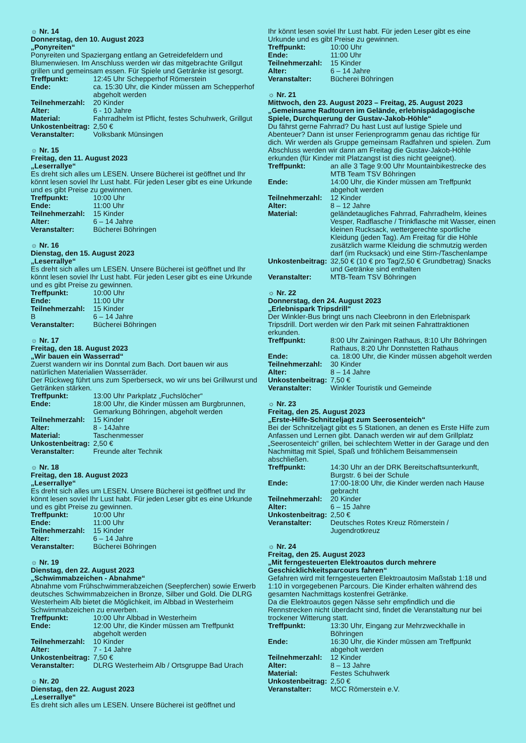☼ Nr. 14
Donnerstag, den 10. August 2023
„Ponyreiten“
Ponyreiten und Spaziergang entlang an Getreidefeldern und Blumenwiesen. Im Anschluss werden wir das mitgebrachte Grillgut grillen und gemeinsam essen. Für Spiele und Getränke ist gesorgt.
Treffpunkt: 12:45 Uhr Schepperhof Römerstein
Ende: ca. 15:30 Uhr, die Kinder müssen am Schepperhof abgeholt werden
Teilnehmerzahl: 20 Kinder
Alter: 6 - 10 Jahre
Material: Fahrradhelm ist Pflicht, festes Schuhwerk, Grillgut
Unkostenbeitrag: 2,50 €
Veranstalter: Volksbank Münsingen
☼ Nr. 15
Freitag, den 11. August 2023
„Leserrallye“
Es dreht sich alles um LESEN. Unsere Bücherei ist geöffnet und Ihr könnt lesen soviel Ihr Lust habt. Für jeden Leser gibt es eine Urkunde und es gibt Preise zu gewinnen.
Treffpunkt: 10:00 Uhr
Ende: 11:00 Uhr
Teilnehmerzahl: 15 Kinder
Alter: 6 – 14 Jahre
Veranstalter: Bücherei Böhringen
☼ Nr. 16
Dienstag, den 15. August 2023
„Leserrallye“
Es dreht sich alles um LESEN. Unsere Bücherei ist geöffnet und Ihr könnt lesen soviel Ihr Lust habt. Für jeden Leser gibt es eine Urkunde und es gibt Preise zu gewinnen.
Treffpunkt: 10:00 Uhr
Ende: 11:00 Uhr
Teilnehmerzahl: 15 Kinder
B 6 – 14 Jahre
Veranstalter: Bücherei Böhringen
☼ Nr. 17
Freitag, den 18. August 2023
„Wir bauen ein Wasserrad“
Zuerst wandern wir ins Donntal zum Bach. Dort bauen wir aus natürlichen Materialien Wasserräder.
Der Rückweg führt uns zum Sperberseck, wo wir uns bei Grillwurst und Getränken stärken.
Treffpunkt: 13:00 Uhr Parkplatz „Fuchslöcher“
Ende: 18:00 Uhr, die Kinder müssen am Burgbrunnen, Gemarkung Böhringen, abgeholt werden
Teilnehmerzahl: 15 Kinder
Alter: 8 - 14Jahre
Material: Taschenmesser
Unkostenbeitrag: 2,50 €
Veranstalter: Freunde alter Technik
☼ Nr. 18
Freitag, den 18. August 2023
„Leserrallye“
Es dreht sich alles um LESEN. Unsere Bücherei ist geöffnet und Ihr könnt lesen soviel Ihr Lust habt. Für jeden Leser gibt es eine Urkunde und es gibt Preise zu gewinnen.
Treffpunkt: 10:00 Uhr
Ende: 11:00 Uhr
Teilnehmerzahl: 15 Kinder
Alter: 6 – 14 Jahre
Veranstalter: Bücherei Böhringen
☼ Nr. 19
Dienstag, den 22. August 2023
„Schwimmabzeichen - Abnahme“
Abnahme vom Frühschwimmerabzeichen (Seepferchen) sowie Erwerb deutsches Schwimmabzeichen in Bronze, Silber und Gold. Die DLRG Westerheim Alb bietet die Möglichkeit, im Albbad in Westerheim Schwimmabzeichen zu erwerben.
Treffpunkt: 10:00 Uhr Albbad in Westerheim
Ende: 12:00 Uhr, die Kinder müssen am Treffpunkt abgeholt werden
Teilnehmerzahl: 10 Kinder
Alter: 7 - 14 Jahre
Unkostenbeitrag: 7,50 €
Veranstalter: DLRG Westerheim Alb / Ortsgruppe Bad Urach
☼ Nr. 20
Dienstag, den 22. August 2023
„Leserrallye“
Es dreht sich alles um LESEN. Unsere Bücherei ist geöffnet und
Ihr könnt lesen soviel Ihr Lust habt. Für jeden Leser gibt es eine Urkunde und es gibt Preise zu gewinnen.
Treffpunkt: 10:00 Uhr
Ende: 11:00 Uhr
Teilnehmerzahl: 15 Kinder
Alter: 6 – 14 Jahre
Veranstalter: Bücherei Böhringen
☼ Nr. 21
Mittwoch, den 23. August 2023 – Freitag, 25. August 2023
„Gemeinsame Radtouren im Gelände, erlebnispädagogische Spiele, Durchquerung der Gustav-Jakob-Höhle“
Du fährst gerne Fahrrad? Du hast Lust auf lustige Spiele und Abenteuer? Dann ist unser Ferienprogramm genau das richtige für dich. Wir werden als Gruppe gemeinsam Radfahren und spielen. Zum Abschluss werden wir dann am Freitag die Gustav-Jakob-Höhle erkunden (für Kinder mit Platzangst ist dies nicht geeignet).
Treffpunkt: an alle 3 Tage 9:00 Uhr Mountainbikestrecke des MTB Team TSV Böhringen
Ende: 14:00 Uhr, die Kinder müssen am Treffpunkt abgeholt werden
Teilnehmerzahl: 12 Kinder
Alter: 8 – 12 Jahre
Material: geländetaugliches Fahrrad, Fahrradhelm, kleines Vesper, Radflasche / Trinkflasche mit Wasser, einen kleinen Rucksack, wettergerechte sportliche Kleidung (jeden Tag). Am Freitag für die Höhle zusätzlich warme Kleidung die schmutzig werden darf (im Rucksack) und eine Stirn-/Taschenlampe
Unkostenbeitrag: 32,50 € (10 € pro Tag/2,50 € Grundbetrag) Snacks und Getränke sind enthalten
Veranstalter: MTB-Team TSV Böhringen
☼ Nr. 22
Donnerstag, den 24. August 2023
„Erlebnispark Tripsdrill“
Der Winkler-Bus bringt uns nach Cleebronn in den Erlebnispark Tripsdrill. Dort werden wir den Park mit seinen Fahrattraktionen erkunden.
Treffpunkt: 8:00 Uhr Zainingen Rathaus, 8:10 Uhr Böhringen Rathaus, 8:20 Uhr Donnstetten Rathaus
Ende: ca. 18:00 Uhr, die Kinder müssen abgeholt werden
Teilnehmerzahl: 30 Kinder
Alter: 8 – 14 Jahre
Unkostenbeitrag: 7,50 €
Veranstalter: Winkler Touristik und Gemeinde
☼ Nr. 23
Freitag, den 25. August 2023
„Erste-Hilfe-Schnitzeljagt zum Seerosenteich“
Bei der Schnitzeljagt gibt es 5 Stationen, an denen es Erste Hilfe zum Anfassen und Lernen gibt. Danach werden wir auf dem Grillplatz „Seerosenteich“ grillen, bei schlechtem Wetter in der Garage und den Nachmittag mit Spiel, Spaß und fröhlichem Beisammensein abschließen.
Treffpunkt: 14:30 Uhr an der DRK Bereitschaftsunterkunft, Burgstr. 6 bei der Schule
Ende: 17:00-18:00 Uhr, die Kinder werden nach Hause gebracht
Teilnehmerzahl: 20 Kinder
Alter: 6 – 15 Jahre
Unkostenbeitrag: 2,50 €
Veranstalter: Deutsches Rotes Kreuz Römerstein / Jugendrotkreuz
☼ Nr. 24
Freitag, den 25. August 2023
„Mit ferngesteuerten Elektroautos durch mehrere Geschicklichkeitsparcours fahren“
Gefahren wird mit ferngesteuerten Elektroautosim Maßstab 1:18 und 1:10 in vorgegebenen Parcours. Die Kinder erhalten während des gesamten Nachmittags kostenfrei Getränke.
Da die Elektroautos gegen Nässe sehr empfindlich und die Rennstrecken nicht überdacht sind, findet die Veranstaltung nur bei trockener Witterung statt.
Treffpunkt: 13:30 Uhr, Eingang zur Mehrzweckhalle in Böhringen
Ende: 16:30 Uhr, die Kinder müssen am Treffpunkt abgeholt werden
Teilnehmerzahl: 12 Kinder
Alter: 8 – 13 Jahre
Material: Festes Schuhwerk
Unkostenbeitrag: 2,50 €
Veranstalter: MCC Römerstein e.V.